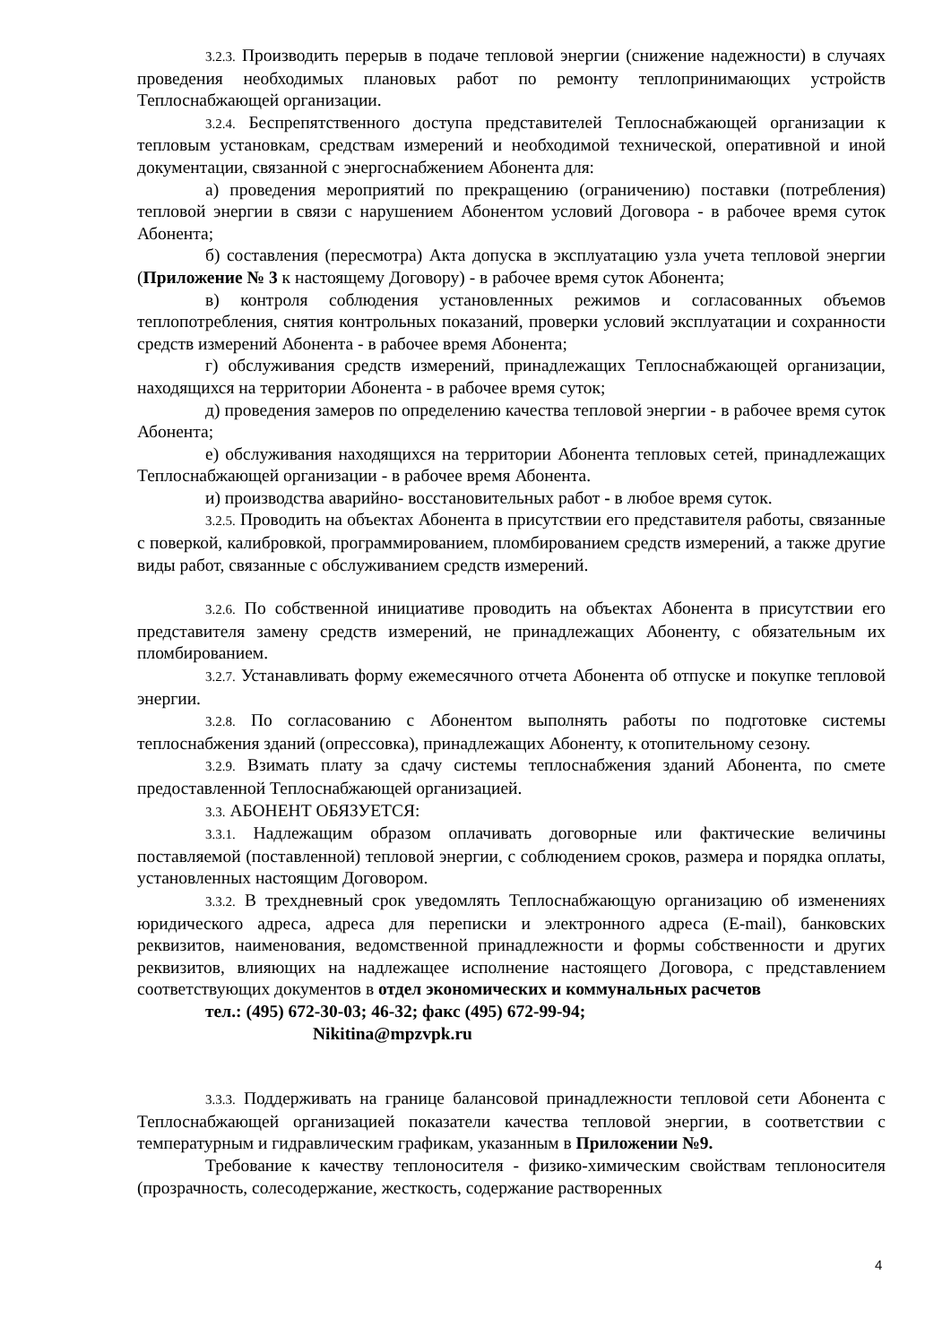3.2.3. Производить перерыв в подаче тепловой энергии (снижение надежности) в случаях проведения необходимых плановых работ по ремонту теплопринимающих устройств Теплоснабжающей организации.
3.2.4. Беспрепятственного доступа представителей Теплоснабжающей организации к тепловым установкам, средствам измерений и необходимой технической, оперативной и иной документации, связанной с энергоснабжением Абонента для:
а) проведения мероприятий по прекращению (ограничению) поставки (потребления) тепловой энергии в связи с нарушением Абонентом условий Договора - в рабочее время суток Абонента;
б) составления (пересмотра) Акта допуска в эксплуатацию узла учета тепловой энергии (Приложение № 3 к настоящему Договору) - в рабочее время суток Абонента;
в) контроля соблюдения установленных режимов и согласованных объемов теплопотребления, снятия контрольных показаний, проверки условий эксплуатации и сохранности средств измерений Абонента - в рабочее время Абонента;
г) обслуживания средств измерений, принадлежащих Теплоснабжающей организации, находящихся на территории Абонента - в рабочее время суток;
д) проведения замеров по определению качества тепловой энергии - в рабочее время суток Абонента;
е) обслуживания находящихся на территории Абонента тепловых сетей, принадлежащих Теплоснабжающей организации - в рабочее время Абонента.
и) производства аварийно- восстановительных работ - в любое время суток.
3.2.5. Проводить на объектах Абонента в присутствии его представителя работы, связанные с поверкой, калибровкой, программированием, пломбированием средств измерений, а также другие виды работ, связанные с обслуживанием средств измерений.
3.2.6. По собственной инициативе проводить на объектах Абонента в присутствии его представителя замену средств измерений, не принадлежащих Абоненту, с обязательным их пломбированием.
3.2.7. Устанавливать форму ежемесячного отчета Абонента об отпуске и покупке тепловой энергии.
3.2.8. По согласованию с Абонентом выполнять работы по подготовке системы теплоснабжения зданий (опрессовка), принадлежащих Абоненту, к отопительному сезону.
3.2.9. Взимать плату за сдачу системы теплоснабжения зданий Абонента, по смете предоставленной Теплоснабжающей организацией.
3.3. АБОНЕНТ ОБЯЗУЕТСЯ:
3.3.1. Надлежащим образом оплачивать договорные или фактические величины поставляемой (поставленной) тепловой энергии, с соблюдением сроков, размера и порядка оплаты, установленных настоящим Договором.
3.3.2. В трехдневный срок уведомлять Теплоснабжающую организацию об изменениях юридического адреса, адреса для переписки и электронного адреса (E-mail), банковских реквизитов, наименования, ведомственной принадлежности и формы собственности и других реквизитов, влияющих на надлежащее исполнение настоящего Договора, с представлением соответствующих документов в отдел экономических и коммунальных расчетов
тел.: (495) 672-30-03; 46-32; факс (495) 672-99-94;
Nikitina@mpzvpk.ru
3.3.3. Поддерживать на границе балансовой принадлежности тепловой сети Абонента с Теплоснабжающей организацией показатели качества тепловой энергии, в соответствии с температурным и гидравлическим графикам, указанным в Приложении №9.
Требование к качеству теплоносителя - физико-химическим свойствам теплоносителя (прозрачность, солесодержание, жесткость, содержание растворенных
4